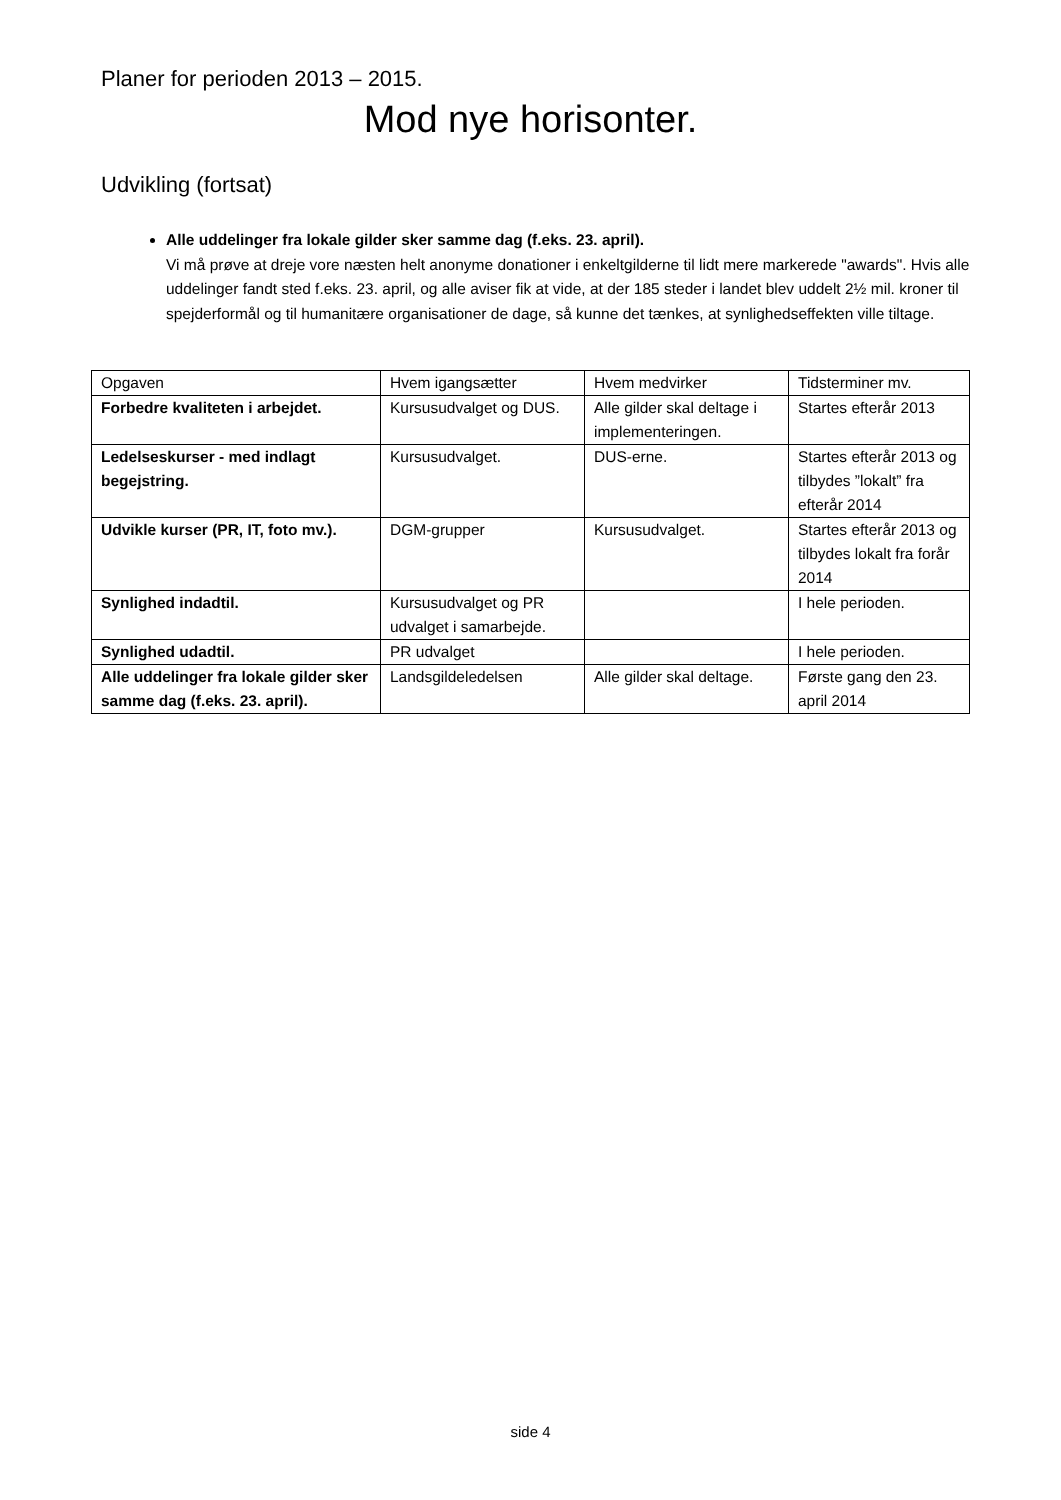Planer for perioden 2013 – 2015.
Mod nye horisonter.
Udvikling (fortsat)
Alle uddelinger fra lokale gilder sker samme dag (f.eks. 23. april).
Vi må prøve at dreje vore næsten helt anonyme donationer i enkeltgilderne til lidt mere markerede "awards". Hvis alle uddelinger fandt sted f.eks. 23. april, og alle aviser fik at vide, at der 185 steder i landet blev uddelt 2½ mil. kroner til spejderformål og til humanitære organisationer de dage, så kunne det tænkes, at synlighedseffekten ville tiltage.
| Opgaven | Hvem igangsætter | Hvem medvirker | Tidsterminer mv. |
| Forbedre kvaliteten i arbejdet. | Kursusudvalget og DUS. | Alle gilder skal deltage i implementeringen. | Startes efterår 2013 |
| Ledelseskurser - med indlagt begejstring. | Kursusudvalget. | DUS-erne. | Startes efterår 2013 og tilbydes ”lokalt” fra efterår 2014 |
| Udvikle kurser (PR, IT, foto mv.). | DGM-grupper | Kursusudvalget. | Startes efterår 2013 og tilbydes lokalt fra forår 2014 |
| Synlighed indadtil. | Kursusudvalget og PR udvalget i samarbejde. | | I hele perioden. |
| Synlighed udadtil. | PR udvalget | | I hele perioden. |
| Alle uddelinger fra lokale gilder sker samme dag (f.eks. 23. april). | Landsgildeledelsen | Alle gilder skal deltage. | Første gang den 23. april 2014 |
side 4